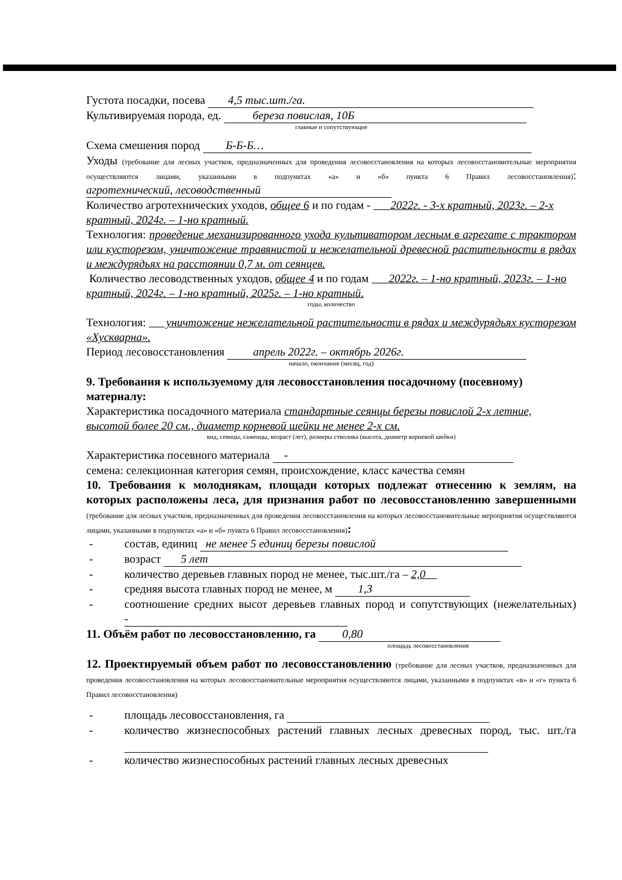Густота посадки, посева 4,5 тыс.шт./га.
Культивируемая порода, ед. береза повислая, 10Б
главные и сопутствующие
Схема смешения пород Б-Б-Б…
Уходы (требование для лесных участков, предназначенных для проведения лесовосстановления на которых лесовосстановительные мероприятия осуществляются лицами, указанными в подпунктах «а» и «б» пункта 6 Правил лесовосстановления): агротехнический, лесоводственный
Количество агротехнических уходов, общее 6 и по годам - 2022г. - 3-х кратный, 2023г. – 2-х кратный, 2024г. – 1-но кратный.
Технология: проведение механизированного ухода культиватором лесным в агрегате с трактором или кусторезом, уничтожение травянистой и нежелательной древесной растительности в рядах и междурядьях на расстоянии 0,7 м. от сеянцев.
Количество лесоводственных уходов, общее 4 и по годам 2022г. – 1-но кратный, 2023г. – 1-но кратный, 2024г. – 1-но кратный, 2025г. – 1-но кратный.
годы, количество
Технология: уничтожение нежелательной растительности в рядах и междурядьях кусторезом «Хускварна».
Период лесовосстановления апрель 2022г. – октябрь 2026г.
начало, окончание (месяц, год)
9. Требования к используемому для лесовосстановления посадочному (посевному) материалу:
Характеристика посадочного материала стандартные сеянцы березы повислой 2-х летние, высотой более 20 см., диаметр корневой шейки не менее 2-х см.
вид, сеянцы, саженцы, возраст (лет), размеры стволика (высота, диаметр корневой шейки)
Характеристика посевного материала -
семена: селекционная категория семян, происхождение, класс качества семян
10. Требования к молоднякам, площади которых подлежат отнесению к землям, на которых расположены леса, для признания работ по лесовосстановлению завершенными (требование для лесных участков, предназначенных для проведения лесовосстановления на которых лесовосстановительные мероприятия осуществляются лицами, указанными в подпунктах «а» и «б» пункта 6 Правил лесовосстановления):
- состав, единиц не менее 5 единиц березы повислой
- возраст 5 лет
- количество деревьев главных пород не менее, тыс.шт./га – 2,0
- средняя высота главных пород не менее, м 1,3
- соотношение средних высот деревьев главных пород и сопутствующих (нежелательных) -
11. Объём работ по лесовосстановлению, га 0,80
площадь лесовосстановления
12. Проектируемый объем работ по лесовосстановлению (требование для лесных участков, предназначенных для проведения лесовосстановления на которых лесовосстановительные мероприятия осуществляются лицами, указанными в подпунктах «в» и «г» пункта 6 Правил лесовосстановления)
- площадь лесовосстановления, га
- количество жизнеспособных растений главных лесных древесных пород, тыс. шт./га
- количество жизнеспособных растений главных лесных древесных